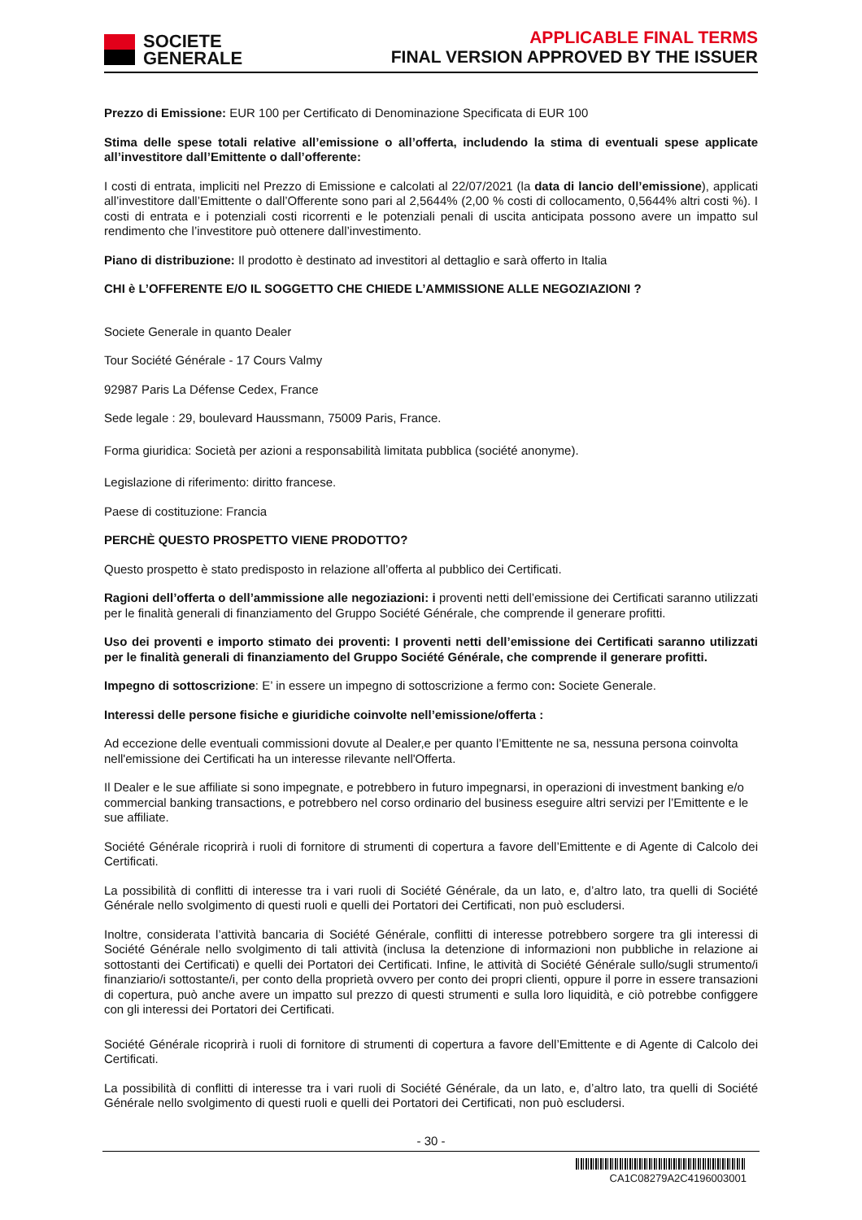SOCIETE
GENERALE
APPLICABLE FINAL TERMS
FINAL VERSION APPROVED BY THE ISSUER
Prezzo di Emissione: EUR 100 per Certificato di Denominazione Specificata di EUR 100
Stima delle spese totali relative all’emissione o all’offerta, includendo la stima di eventuali spese applicate all’investitore dall’Emittente o dall’offerente:
I costi di entrata, impliciti nel Prezzo di Emissione e calcolati al 22/07/2021 (la data di lancio dell’emissione), applicati all’investitore dall’Emittente o dall’Offerente sono pari al 2,5644% (2,00 % costi di collocamento, 0,5644% altri costi %). I costi di entrata e i potenziali costi ricorrenti e le potenziali penali di uscita anticipata possono avere un impatto sul rendimento che l’investitore può ottenere dall’investimento.
Piano di distribuzione: Il prodotto è destinato ad investitori al dettaglio e sarà offerto in Italia
CHI è L’OFFERENTE E/O IL SOGGETTO CHE CHIEDE L’AMMISSIONE ALLE NEGOZIAZIONI ?
Societe Generale in quanto Dealer
Tour Société Générale - 17 Cours Valmy
92987 Paris La Défense Cedex, France
Sede legale : 29, boulevard Haussmann, 75009 Paris, France.
Forma giuridica: Società per azioni a responsabilità limitata pubblica (société anonyme).
Legislazione di riferimento: diritto francese.
Paese di costituzione: Francia
PERCHÈ QUESTO PROSPETTO VIENE PRODOTTO?
Questo prospetto è stato predisposto in relazione all’offerta al pubblico dei Certificati.
Ragioni dell’offerta o dell’ammissione alle negoziazioni: i proventi netti dell’emissione dei Certificati saranno utilizzati per le finalità generali di finanziamento del Gruppo Société Générale, che comprende il generare profitti.
Uso dei proventi e importo stimato dei proventi: I proventi netti dell’emissione dei Certificati saranno utilizzati per le finalità generali di finanziamento del Gruppo Société Générale, che comprende il generare profitti.
Impegno di sottoscrizione: E’ in essere un impegno di sottoscrizione a fermo con: Societe Generale.
Interessi delle persone fisiche e giuridiche coinvolte nell’emissione/offerta :
Ad eccezione delle eventuali commissioni dovute al Dealer,e per quanto l’Emittente ne sa, nessuna persona coinvolta nell'emissione dei Certificati ha un interesse rilevante nell'Offerta.
Il Dealer e le sue affiliate si sono impegnate, e potrebbero in futuro impegnarsi, in operazioni di investment banking e/o commercial banking transactions, e potrebbero nel corso ordinario del business eseguire altri servizi per l’Emittente e le sue affiliate.
Société Générale ricoprirà i ruoli di fornitore di strumenti di copertura a favore dell’Emittente e di Agente di Calcolo dei Certificati.
La possibilità di conflitti di interesse tra i vari ruoli di Société Générale, da un lato, e, d’altro lato, tra quelli di Société Générale nello svolgimento di questi ruoli e quelli dei Portatori dei Certificati, non può escludersi.
Inoltre, considerata l’attività bancaria di Société Générale, conflitti di interesse potrebbero sorgere tra gli interessi di Société Générale nello svolgimento di tali attività (inclusa la detenzione di informazioni non pubbliche in relazione ai sottostanti dei Certificati) e quelli dei Portatori dei Certificati. Infine, le attività di Société Générale sullo/sugli strumento/i finanziario/i sottostante/i, per conto della proprietà ovvero per conto dei propri clienti, oppure il porre in essere transazioni di copertura, può anche avere un impatto sul prezzo di questi strumenti e sulla loro liquidità, e ciò potrebbe configgere con gli interessi dei Portatori dei Certificati.
Société Générale ricoprirà i ruoli di fornitore di strumenti di copertura a favore dell’Emittente e di Agente di Calcolo dei Certificati.
La possibilità di conflitti di interesse tra i vari ruoli di Société Générale, da un lato, e, d’altro lato, tra quelli di Société Générale nello svolgimento di questi ruoli e quelli dei Portatori dei Certificati, non può escludersi.
- 30 -
CA1C08279A2C4196003001